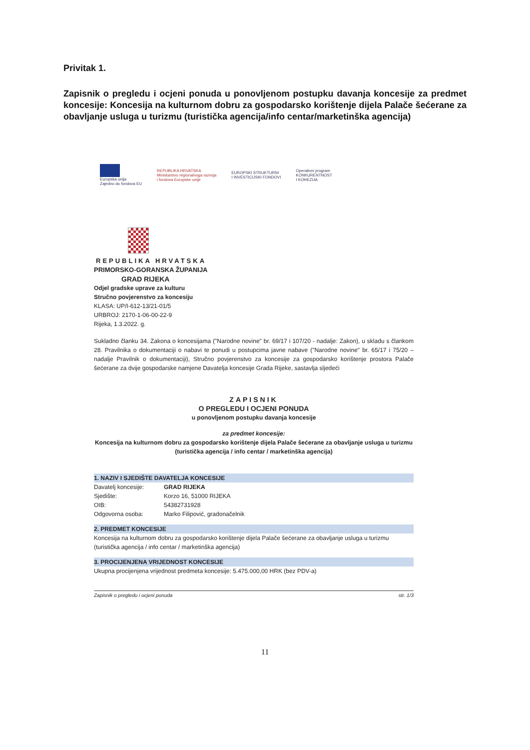Privitak 1.
Zapisnik o pregledu i ocjeni ponuda u ponovljenom postupku davanja koncesije za predmet koncesije: Koncesija na kulturnom dobru za gospodarsko korištenje dijela Palače šećerane za obavljanje usluga u turizmu (turistička agencija/info centar/marketinška agencija)
Europska unija
Zajedno do fondova EU
REPUBLIKA HRVATSKA
Ministarstvo regionalnoga razvoja
i fondova Europske unije
EUROPSKI STRUKTURNI
I INVESTICIJSKI FONDOVI
Operativni program
KONKURENTNOST
I KOHEZIJA
REPUBLIKA HRVATSKA
PRIMORSKO-GORANSKA ŽUPANIJA
GRAD RIJEKA
Odjel gradske uprave za kulturu
Stručno povjerenstvo za koncesiju
KLASA: UP/I-612-13/21-01/5
URBROJ: 2170-1-06-00-22-9
Rijeka, 1.3.2022. g.
Sukladno članku 34. Zakona o koncesijama ("Narodne novine" br. 69/17 i 107/20 - nadalje: Zakon), u skladu s člankom 28. Pravilnika o dokumentaciji o nabavi te ponudi u postupcima javne nabave ("Narodne novine" br. 65/17 i 75/20 – nadalje Pravilnik o dokumentaciji), Stručno povjerenstvo za koncesije za gospodarsko korištenje prostora Palače šećerane za dvije gospodarske namjene Davatelja koncesije Grada Rijeke, sastavlja sljedeći
ZAPISNIK
O PREGLEDU I OCJENI PONUDA
u ponovljenom postupku davanja koncesije
za predmet koncesije:
Koncesija na kulturnom dobru za gospodarsko korištenje dijela Palače šećerane za obavljanje usluga u turizmu (turistička agencija / info centar / marketinška agencija)
1. NAZIV I SJEDIŠTE DAVATELJA KONCESIJE
Davatelj koncesije: GRAD RIJEKA
Sjedište: Korzo 16, 51000 RIJEKA
OIB: 54382731928
Odgovorna osoba: Marko Filipović, gradonačelnik
2. PREDMET KONCESIJE
Koncesija na kulturnom dobru za gospodarsko korištenje dijela Palače šećerane za obavljanje usluga u turizmu (turistička agencija / info centar / marketinška agencija)
3. PROCIJENJENA VRIJEDNOST KONCESIJE
Ukupna procijenjena vrijednost predmeta koncesije: 5.475.000,00 HRK (bez PDV-a)
Zapisnik o pregledu i ocjeni ponuda str. 1/3
11